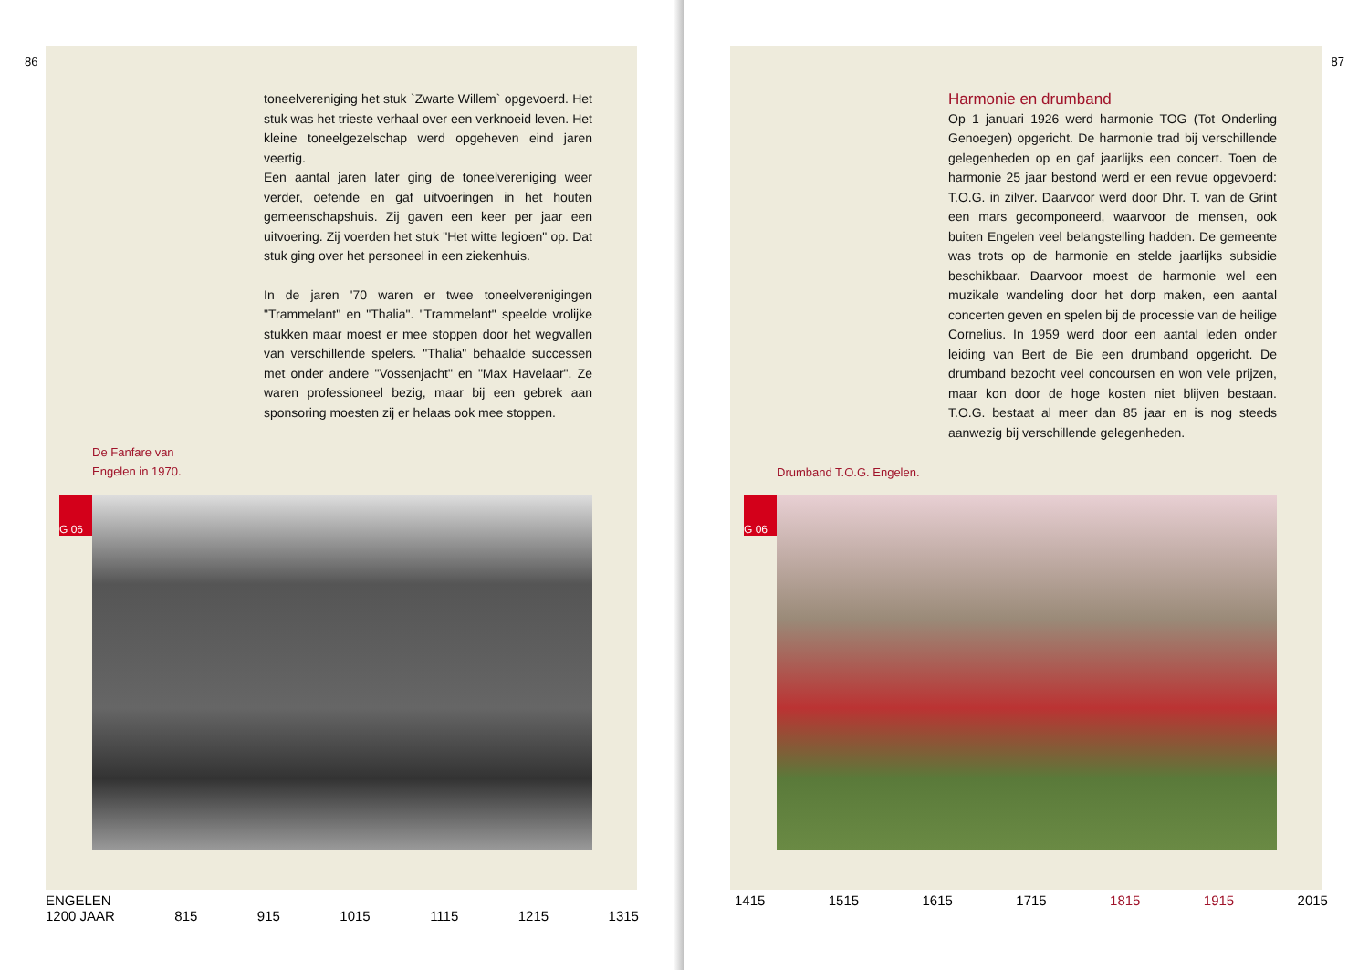86
toneelvereniging het stuk `Zwarte Willem` opgevoerd. Het stuk was het trieste verhaal over een verknoeid leven. Het kleine toneelgezelschap werd opgeheven eind jaren veertig.
Een aantal jaren later ging de toneelvereniging weer verder, oefende en gaf uitvoeringen in het houten gemeenschapshuis. Zij gaven een keer per jaar een uitvoering. Zij voerden het stuk "Het witte legioen" op. Dat stuk ging over het personeel in een ziekenhuis.
In de jaren '70 waren er twee toneelverenigingen "Trammelant" en "Thalia". "Trammelant" speelde vrolijke stukken maar moest er mee stoppen door het wegvallen van verschillende spelers. "Thalia" behaalde successen met onder andere "Vossenjacht" en "Max Havelaar". Ze waren professioneel bezig, maar bij een gebrek aan sponsoring moesten zij er helaas ook mee stoppen.
De Fanfare van
Engelen in 1970.
G 06
ENGELEN
1200 JAAR 815 915 1015 1115 1215 1315
87
Harmonie en drumband
Op 1 januari 1926 werd harmonie TOG (Tot Onderling Genoegen) opgericht. De harmonie trad bij verschillende gelegenheden op en gaf jaarlijks een concert. Toen de harmonie 25 jaar bestond werd er een revue opgevoerd: T.O.G. in zilver. Daarvoor werd door Dhr. T. van de Grint een mars gecomponeerd, waarvoor de mensen, ook buiten Engelen veel belangstelling hadden. De gemeente was trots op de harmonie en stelde jaarlijks subsidie beschikbaar. Daarvoor moest de harmonie wel een muzikale wandeling door het dorp maken, een aantal concerten geven en spelen bij de processie van de heilige Cornelius. In 1959 werd door een aantal leden onder leiding van Bert de Bie een drumband opgericht. De drumband bezocht veel concoursen en won vele prijzen, maar kon door de hoge kosten niet blijven bestaan. T.O.G. bestaat al meer dan 85 jaar en is nog steeds aanwezig bij verschillende gelegenheden.
Drumband T.O.G. Engelen.
G 06
1415 1515 1615 1715 1815 1915 2015